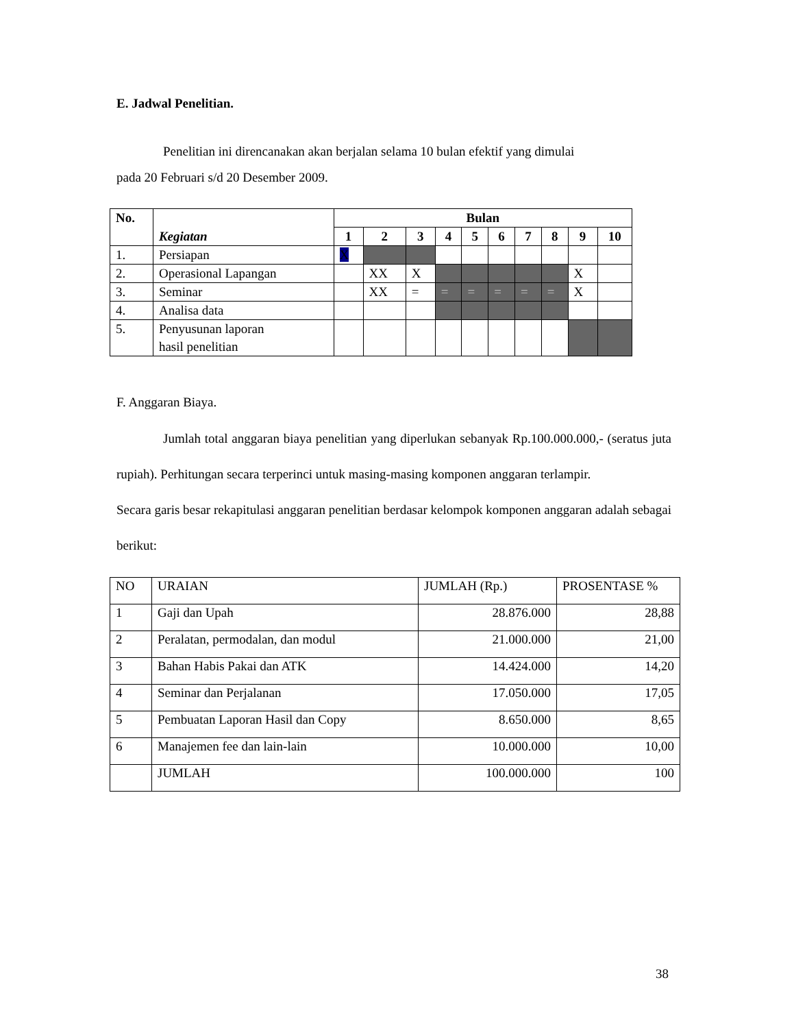E. Jadwal Penelitian.
Penelitian ini direncanakan akan berjalan selama 10 bulan efektif yang dimulai
pada 20 Februari s/d 20 Desember 2009.
| No. | Kegiatan | Bulan | | | | | | | | | |
| --- | --- | --- | --- | --- | --- | --- | --- | --- | --- | --- | --- |
| | | 1 | 2 | 3 | 4 | 5 | 6 | 7 | 8 | 9 | 10 |
| 1. | Persiapan | X | | | | | | | | | |
| 2. | Operasional Lapangan | | XX | X | | | | | | X | |
| 3. | Seminar | | XX | = | = | = | = | = | = | X | |
| 4. | Analisa data | | | | | | | | | | |
| 5. | Penyusunan laporan hasil penelitian | | | | | | | | | | |
F. Anggaran Biaya.
Jumlah total anggaran biaya penelitian yang diperlukan sebanyak Rp.100.000.000,- (seratus juta rupiah). Perhitungan secara terperinci untuk masing-masing komponen anggaran terlampir.
Secara garis besar rekapitulasi anggaran penelitian berdasar kelompok komponen anggaran adalah sebagai berikut:
| NO | URAIAN | JUMLAH (Rp.) | PROSENTASE % |
| 1 | Gaji dan Upah | 28.876.000 | 28,88 |
| 2 | Peralatan, permodalan, dan modul | 21.000.000 | 21,00 |
| 3 | Bahan Habis Pakai dan ATK | 14.424.000 | 14,20 |
| 4 | Seminar dan Perjalanan | 17.050.000 | 17,05 |
| 5 | Pembuatan Laporan Hasil dan Copy | 8.650.000 | 8,65 |
| 6 | Manajemen fee dan lain-lain | 10.000.000 | 10,00 |
| | JUMLAH | 100.000.000 | 100 |
38